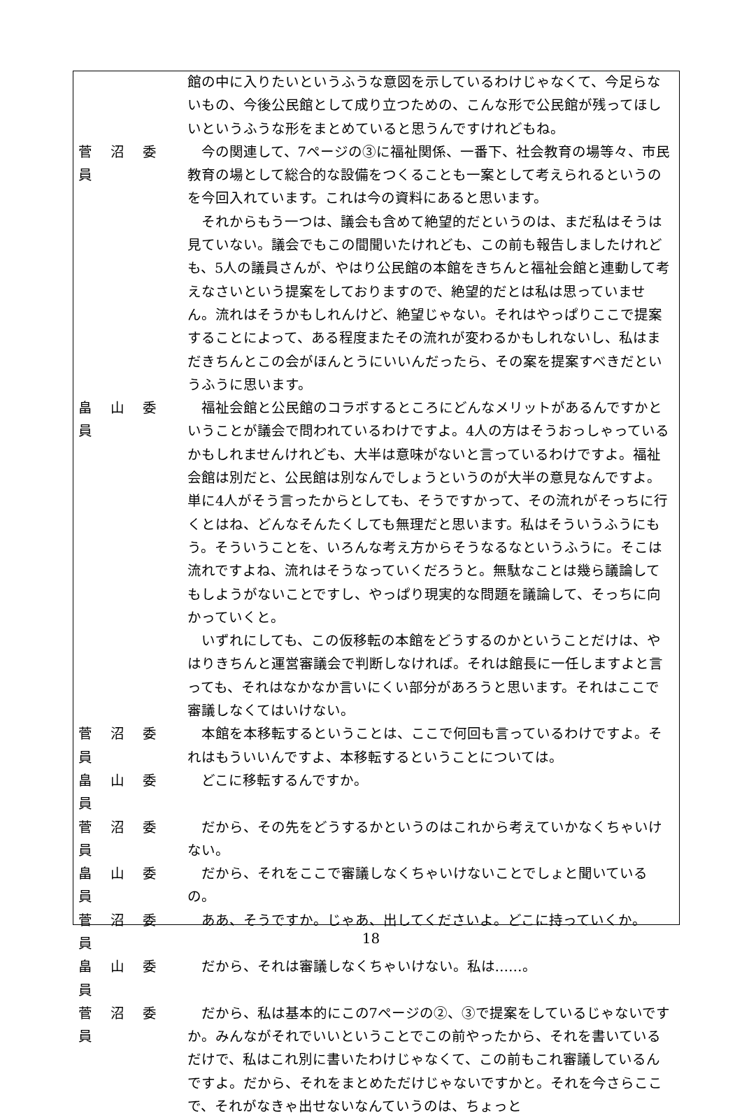館の中に入りたいというふうな意図を示しているわけじゃなくて、今足らないもの、今後公民館として成り立つための、こんな形で公民館が残ってほしいというふうな形をまとめていると思うんですけれどもね。
菅 沼 委 員
今の関連して、7ページの③に福祉関係、一番下、社会教育の場等々、市民教育の場として総合的な設備をつくることも一案として考えられるというのを今回入れています。これは今の資料にあると思います。
それからもう一つは、議会も含めて絶望的だというのは、まだ私はそうは見ていない。議会でもこの間聞いたけれども、この前も報告しましたけれども、5人の議員さんが、やはり公民館の本館をきちんと福祉会館と連動して考えなさいという提案をしておりますので、絶望的だとは私は思っていません。流れはそうかもしれんけど、絶望じゃない。それはやっぱりここで提案することによって、ある程度またその流れが変わるかもしれないし、私はまだきちんとこの会がほんとうにいいんだったら、その案を提案すべきだというふうに思います。
畠 山 委 員
福祉会館と公民館のコラボするところにどんなメリットがあるんですかということが議会で問われているわけですよ。4人の方はそうおっしゃっているかもしれませんけれども、大半は意味がないと言っているわけですよ。福祉会館は別だと、公民館は別なんでしょうというのが大半の意見なんですよ。単に4人がそう言ったからとしても、そうですかって、その流れがそっちに行くとはね、どんなそんたくしても無理だと思います。私はそういうふうにもう。そういうことを、いろんな考え方からそうなるなというふうに。そこは流れですよね、流れはそうなっていくだろうと。無駄なことは幾ら議論してもしようがないことですし、やっぱり現実的な問題を議論して、そっちに向かっていくと。
いずれにしても、この仮移転の本館をどうするのかということだけは、やはりきちんと運営審議会で判断しなければ。それは館長に一任しますよと言っても、それはなかなか言いにくい部分があろうと思います。それはここで審議しなくてはいけない。
菅 沼 委 員
本館を本移転するということは、ここで何回も言っているわけですよ。それはもういいんですよ、本移転するということについては。
畠 山 委 員
どこに移転するんですか。
菅 沼 委 員
だから、その先をどうするかというのはこれから考えていかなくちゃいけない。
畠 山 委 員
だから、それをここで審議しなくちゃいけないことでしょと聞いているの。
菅 沼 委 員
ああ、そうですか。じゃあ、出してくださいよ。どこに持っていくか。
畠 山 委 員
だから、それは審議しなくちゃいけない。私は……。
菅 沼 委 員
だから、私は基本的にこの7ページの②、③で提案をしているじゃないですか。みんながそれでいいということでこの前やったから、それを書いているだけで、私はこれ別に書いたわけじゃなくて、この前もこれ審議しているんですよ。だから、それをまとめただけじゃないですかと。それを今さらここで、それがなきゃ出せないなんていうのは、ちょっと
18